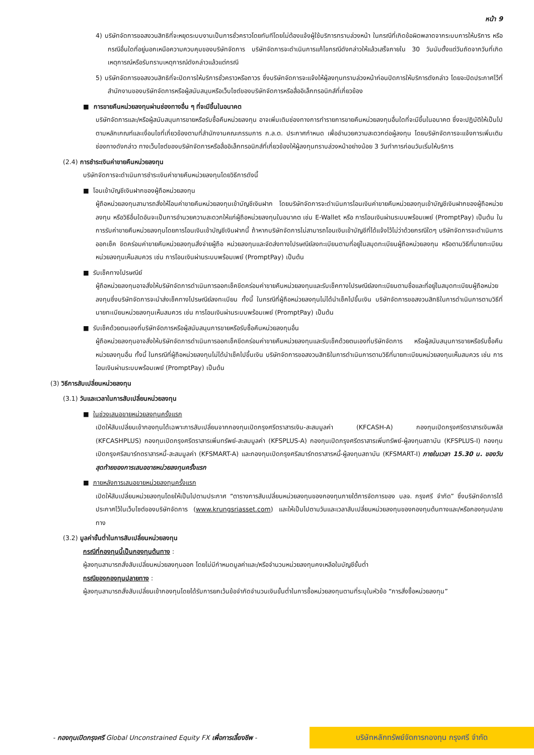หน้า 9
4) บริษัทจัดการขอสงวนสิทธิที่จะหยุดระบบงานเป็นการชั่วคราวโดยทันทีโดยไม่ต้องแจ้งผู้ใช้บริการทราบล่วงหน้า ในกรณีที่เกิดข้อผิดพลาดจากระบบการให้บริการ หรือกรณีอื่นใดที่อยู่นอกเหนือความควบคุมของบริษัทจัดการ บริษัทจัดการจะดำเนินการแก้ไขกรณีดังกล่าวให้แล้วเสร็จภายใน 30 วันนับตั้งแต่วันถัดจากวันที่เกิดเหตุการณ์หรือรับทราบเหตุการณ์ดังกล่าวแล้วแต่กรณี
5) บริษัทจัดการขอสงวนสิทธิที่จะปิดการให้บริการชั่วคราวหรือถาวร ซึ่งบริษัทจัดการจะแจ้งให้ผู้ลงทุนทราบล่วงหน้าก่อนปิดการให้บริการดังกล่าว โดยจะปิดประกาศไว้ที่สำนักงานของบริษัทจัดการหรือผู้สนับสนุนหรือเว็บไซต์ของบริษัทจัดการหรือสื่ออิเล็กทรอนิกส์ที่เกี่ยวข้อง
■ การขายคืนหน่วยลงทุนผ่านช่องทางอื่น ๆ ที่จะมีขึ้นในอนาคต
บริษัทจัดการและ/หรือผู้สนับสนุนการขายหรือรับซื้อคืนหน่วยลงทุน อาจเพิ่มเติมช่องทางการทำรายการขายคืนหน่วยลงทุนอื่นใดที่จะมีขึ้นในอนาคต ซึ่งจะปฏิบัติให้เป็นไปตามหลักเกณฑ์และเงื่อนไขที่เกี่ยวข้องตามที่สำนักงานคณะกรรมการ ก.ล.ต. ประกาศกำหนด เพื่ออำนวยความสะดวกต่อผู้ลงทุน โดยบริษัทจัดการจะแจ้งการเพิ่มเติมช่องทางดังกล่าว ทางเว็บไซต์ของบริษัทจัดการหรือสื่ออิเล็กทรอนิกส์ที่เกี่ยวข้องให้ผู้ลงทุนทราบล่วงหน้าอย่างน้อย 3 วันทำการก่อนวันเริ่มให้บริการ
(2.4) การชำระเงินค่าขายคืนหน่วยลงทุน
บริษัทจัดการจะดำเนินการชำระเงินค่าขายคืนหน่วยลงทุนโดยวิธีการดังนี้
■ โอนเข้าบัญชีเงินฝากของผู้ถือหน่วยลงทุน
ผู้ถือหน่วยลงทุนสามารถสั่งให้โอนค่าขายคืนหน่วยลงทุนเข้าบัญชีเงินฝาก โดยบริษัทจัดการจะดำเนินการโอนเงินค่าขายคืนหน่วยลงทุนเข้าบัญชีเงินฝากของผู้ถือหน่วยลงทุน หรือวิธีอื่นใดอันจะเป็นการอำนวยความสะดวกให้แก่ผู้ถือหน่วยลงทุนในอนาคต เช่น E-Wallet หรือ การโอนเงินผ่านระบบพร้อมเพย์ (PromptPay) เป็นต้น ในการรับค่าขายคืนหน่วยลงทุนโดยการโอนเงินเข้าบัญชีเงินฝากนี้ ถ้าหากบริษัทจัดการไม่สามารถโอนเงินเข้าบัญชีที่ได้แจ้งไว้ไม่ว่าด้วยกรณีใดๆ บริษัทจัดการจะดำเนินการออกเช็ค ขีดคร่อมค่าขายคืนหน่วยลงทุนสั่งจ่ายผู้ถือ หน่วยลงทุนและจัดส่งทางไปรษณีย์ลงทะเบียนตามที่อยู่ในสมุดทะเบียนผู้ถือหน่วยลงทุน หรือตามวิธีที่นายทะเบียนหน่วยลงทุนเห็นสมควร เช่น การโอนเงินผ่านระบบพร้อมเพย์ (PromptPay) เป็นต้น
■ รับเช็คทางไปรษณีย์
ผู้ถือหน่วยลงทุนอาจสั่งให้บริษัทจัดการดำเนินการออกเช็คขีดคร่อมค่าขายคืนหน่วยลงทุนและรับเช็คทางไปรษณีย์ลงทะเบียนตามชื่อและที่อยู่ในสมุดทะเบียนผู้ถือหน่วยลงทุนซึ่งบริษัทจัดการจะนำส่งเช็คทางไปรษณีย์ลงทะเบียน ทั้งนี้ ในกรณีที่ผู้ถือหน่วยลงทุนไม่ได้นำเช็คไปขึ้นเงิน บริษัทจัดการขอสงวนสิทธิในการดำเนินการตามวิธีที่นายทะเบียนหน่วยลงทุนเห็นสมควร เช่น การโอนเงินผ่านระบบพร้อมเพย์ (PromptPay) เป็นต้น
■ รับเช็คด้วยตนเองที่บริษัทจัดการหรือผู้สนับสนุนการขายหรือรับซื้อคืนหน่วยลงทุนอื่น
ผู้ถือหน่วยลงทุนอาจสั่งให้บริษัทจัดการดำเนินการออกเช็คขีดคร่อมค่าขายคืนหน่วยลงทุนและรับเช็คด้วยตนเองที่บริษัทจัดการ หรือผู้สนับสนุนการขายหรือรับซื้อคืนหน่วยลงทุนอื่น ทั้งนี้ ในกรณีที่ผู้ถือหน่วยลงทุนไม่ได้นำเช็คไปขึ้นเงิน บริษัทจัดการขอสงวนสิทธิในการดำเนินการตามวิธีที่นายทะเบียนหน่วยลงทุนเห็นสมควร เช่น การโอนเงินผ่านระบบพร้อมเพย์ (PromptPay) เป็นต้น
(3) วิธีการสับเปลี่ยนหน่วยลงทุน
(3.1) วันและเวลาในการสับเปลี่ยนหน่วยลงทุน
■ ในช่วงเสนอขายหน่วยลงทุนครั้งแรก
เปิดให้สับเปลี่ยนเข้ากองทุนได้เฉพาะการสับเปลี่ยนจากกองทุนเปิดกรุงศรีตราสารเงิน-สะสมมูลค่า (KFCASH-A) กองทุนเปิดกรุงศรีตราสารเงินพลัส (KFCASHPLUS) กองทุนเปิดกรุงศรีตราสารเพิ่มทรัพย์-สะสมมูลค่า (KFSPLUS-A) กองทุนเปิดกรุงศรีตราสารเพิ่มทรัพย์-ผู้ลงทุนสถาบัน (KFSPLUS-I) กองทุนเปิดกรุงศรีสมาร์ทตราสารหนี้-สะสมมูลค่า (KFSMART-A) และกองทุนเปิดกรุงศรีสมาร์ทตราสารหนี้-ผู้ลงทุนสถาบัน (KFSMART-I) ภายในเวลา 15.30 น. ของวันสุดท้ายของการเสนอขายหน่วยลงทุนครั้งแรก
■ ภายหลังการเสนอขายหน่วยลงทุนครั้งแรก
เปิดให้สับเปลี่ยนหน่วยลงทุนโดยให้เป็นไปตามประกาศ “ตารางการสับเปลี่ยนหน่วยลงทุนของกองทุนภายใต้การจัดการของ บลจ. กรุงศรี จำกัด” ซึ่งบริษัทจัดการได้ประกาศไว้ในเว็บไซต์ของบริษัทจัดการ (www.krungsriasset.com) และให้เป็นไปตามวันและเวลาสับเปลี่ยนหน่วยลงทุนของกองทุนต้นทางและ/หรือกองทุนปลายทาง
(3.2) มูลค่าขั้นต่ำในการสับเปลี่ยนหน่วยลงทุน
กรณีที่กองทุนนี้เป็นกองทุนต้นทาง :
ผู้ลงทุนสามารถสั่งสับเปลี่ยนหน่วยลงทุนออก โดยไม่มีกำหนดมูลค่าและ/หรือจำนวนหน่วยลงทุนคงเหลือในบัญชีขั้นต่ำ
กรณีของกองทุนปลายทาง :
ผู้ลงทุนสามารถสั่งสับเปลี่ยนเข้ากองทุนโดยได้รับการยกเว้นข้อจำกัดจำนวนเงินขั้นต่ำในการซื้อหน่วยลงทุนตามที่ระบุในหัวข้อ “การสั่งซื้อหน่วยลงทุน”
- กองทุนเปิดกรุงศรี Global Unconstrained Equity FX เพื่อการเลี้ยงชีพ -
บริษัทหลักทรัพย์จัดการกองทุน กรุงศรี จำกัด